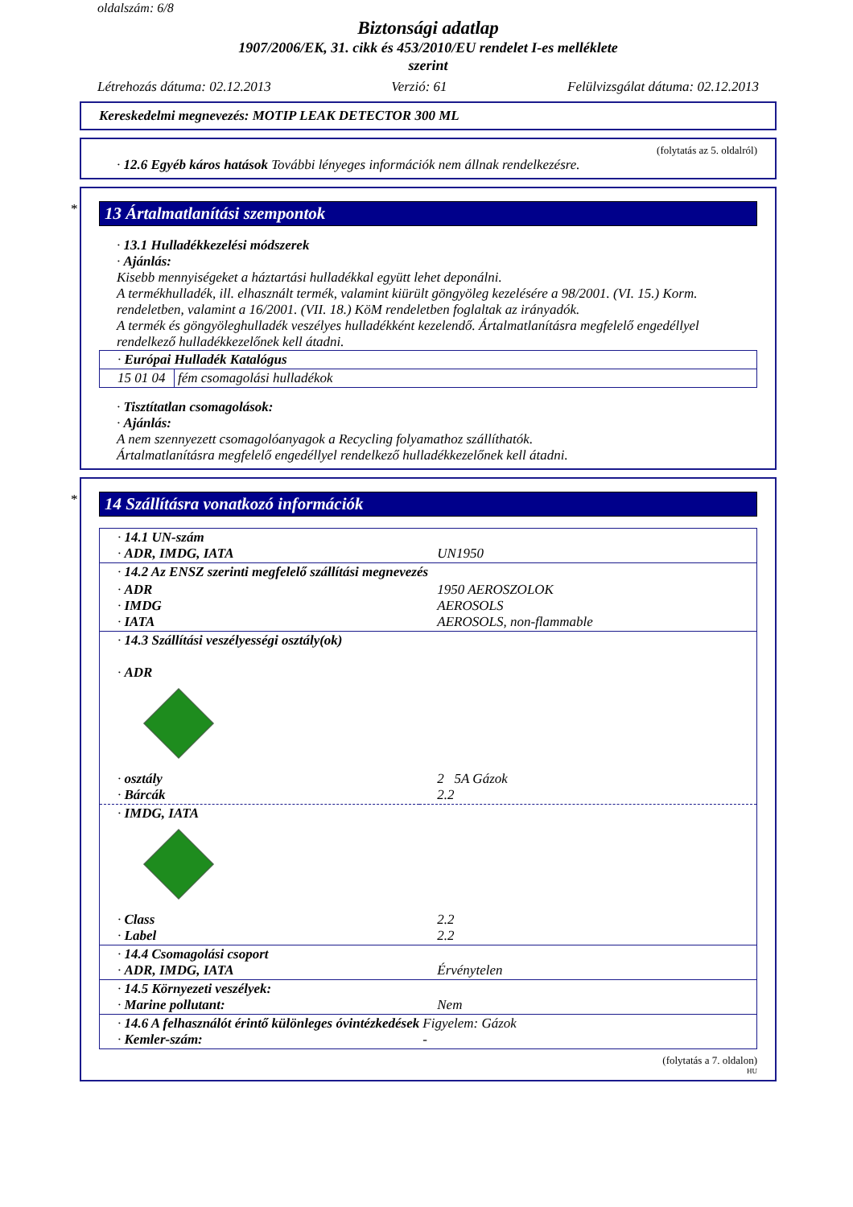oldalszám: 6/8
Biztonsági adatlap
1907/2006/EK, 31. cikk és 453/2010/EU rendelet I-es melléklete
szerint
Létrehozás dátuma: 02.12.2013 Verzió: 61 Felülvizsgálat dátuma: 02.12.2013
Kereskedelmi megnevezés: MOTIP LEAK DETECTOR 300 ML
(folytatás az 5. oldalról)
· 12.6 Egyéb káros hatások További lényeges információk nem állnak rendelkezésre.
*
13 Ártalmatlanítási szempontok
· 13.1 Hulladékkezelési módszerek
· Ajánlás:
Kisebb mennyiségeket a háztartási hulladékkal együtt lehet deponálni.
A termékhulladék, ill. elhasznált termék, valamint kiürült göngyöleg kezelésére a 98/2001. (VI. 15.) Korm. rendeletben, valamint a 16/2001. (VII. 18.) KöM rendeletben foglaltak az irányadók.
A termék és göngyöleghulladék veszélyes hulladékként kezelendő. Ártalmatlanításra megfelelő engedéllyel rendelkező hulladékkezelőnek kell átadni.
| · Európai Hulladék Katalógus | |
| 15 01 04 | fém csomagolási hulladékok |
· Tisztítatlan csomagolások:
· Ajánlás:
A nem szennyezett csomagolóanyagok a Recycling folyamathoz szállíthatók.
Ártalmatlanításra megfelelő engedéllyel rendelkező hulladékkezelőnek kell átadni.
*
14 Szállításra vonatkozó információk
| · 14.1 UN-szám · ADR, IMDG, IATA | UN1950 |
| · 14.2 Az ENSZ szerinti megfelelő szállítási megnevezés | |
| · ADR · IMDG · IATA | 1950 AEROSZOLOK AEROSOLS AEROSOLS, non-flammable |
| · 14.3 Szállítási veszélyességi osztály(ok) · ADR | |
| · osztály · Bárcák | 2 5A Gázok 2.2 |
| · IMDG, IATA | |
| · Class · Label | 2.2 2.2 |
| · 14.4 Csomagolási csoport · ADR, IMDG, IATA | Érvénytelen |
| · 14.5 Környezeti veszélyek: · Marine pollutant: | Nem |
| · 14.6 A felhasználót érintő különleges óvintézkedések · Kemler-szám: | Figyelem: Gázok - |
(folytatás a 7. oldalon)
HU